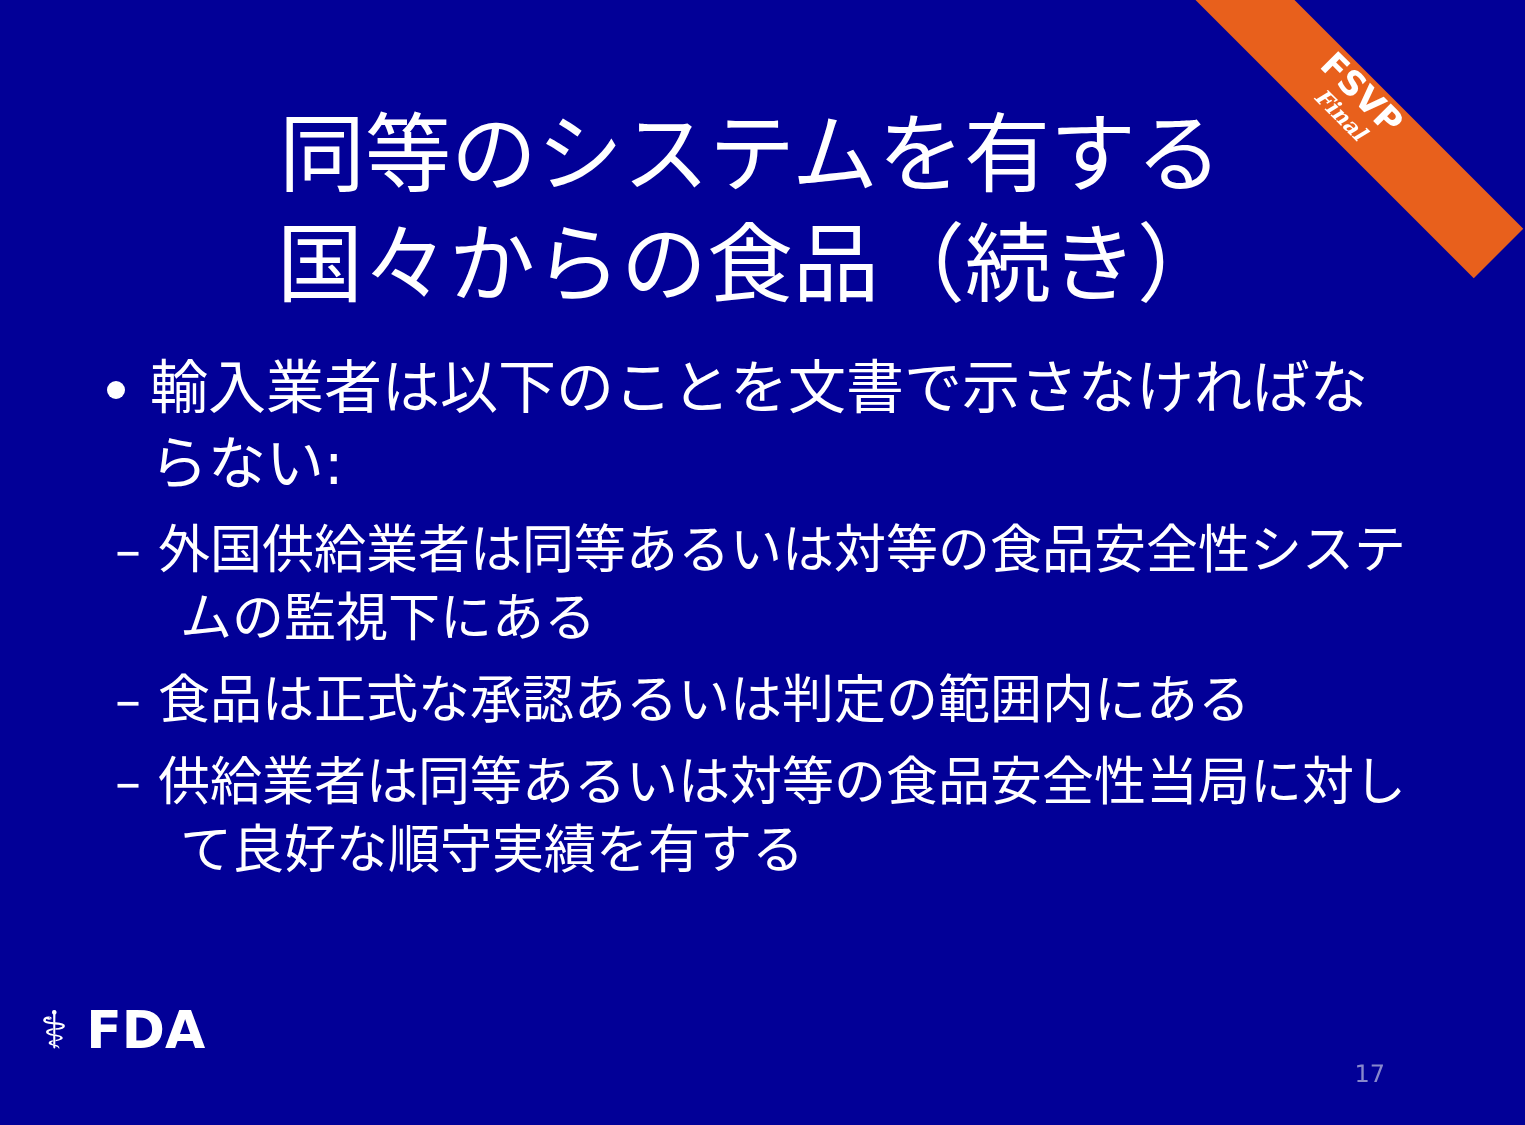FSVP
Final
同等のシステムを有する
国々からの食品（続き）
輸入業者は以下のことを文書で示さなければならない:
– 外国供給業者は同等あるいは対等の食品安全性システムの監視下にある
– 食品は正式な承認あるいは判定の範囲内にある
– 供給業者は同等あるいは対等の食品安全性当局に対して良好な順守実績を有する
⚕ FDA
17